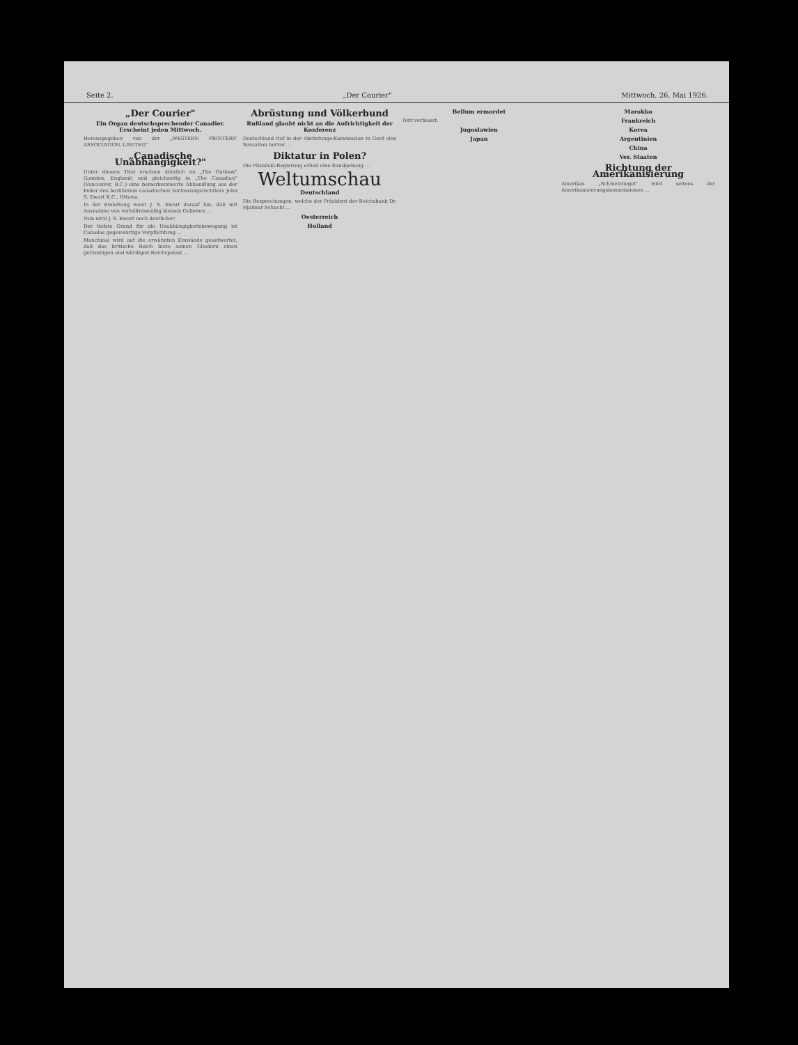Seite 2. „Der Courier" Mittwoch, 26. Mai 1926.
„Der Courier"
Ein Organ deutschsprechender Canadier. Erscheint jeden Mittwoch.
Herausgegeben von der „WESTERN PRINTERS' ASSOCIATION, LIMITED"
„Canadische Unabhängigkeit?"
Unter diesem Titel erschien kürzlich im „The Outlook" (London, England) und gleichzeitig in „The Canadian" (Vancouver, B.C.) eine bemerkenswerte Abhandlung aus der Feder des berühmten canadischen Verfassungsrechtlers John S. Ewart K.C., Ottawa.
In der Einleitung weist J. S. Ewart darauf hin, daß mit Ausnahme von verhältnismäßig kleinen Gebieten ...
Nun wird J. S. Ewart noch deutlicher.
Der tiefste Grund für die Unabhängigkeitsbewegung ist Canadas gegenwärtige Verpflichtung ...
Manchmal wird auf die erwähnten Einwände geantwortet, daß das britische Reich biete seinen Gliedern einen geräumigen und würdigen Reichspalast ...
Abrüstung und Völkerbund
Rußland glaubt nicht an die Aufrichtigkeit der Konferenz
Deutschland rief in der Abrüstungs-Kommission in Genf eine Sensation hervor ...
Diktatur in Polen?
Die Pilsudski-Regierung erließ eine Kundgebung ...
Weltumschau
Deutschland
Die Besprechungen, welche der Präsident der Reichsbank Dr. Hjalmar Schacht ...
Oesterreich
Holland
Bellum ermordet
Text verblasst.
Jugoslawien
Japan
Marokko
Frankreich
Korea
Argentinien
China
Ver. Staaten
Richtung der Amerikanisierung
Amerikas „Schmelztiegel" wird seitens der Amerikanisierungskommissionen ...